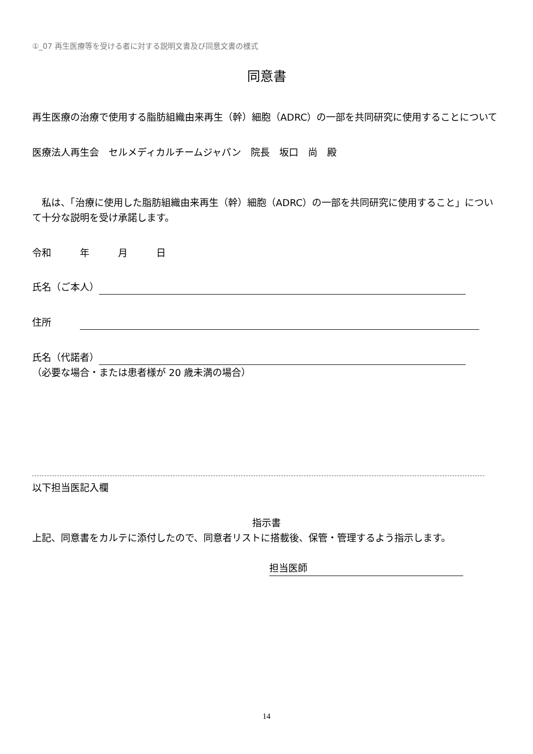①_07 再生医療等を受ける者に対する説明文書及び同意文書の様式
同意書
再生医療の治療で使用する脂肪組織由来再生（幹）細胞（ADRC）の一部を共同研究に使用することについて
医療法人再生会　セルメディカルチームジャパン　院長　坂口　尚　殿
　私は、「治療に使用した脂肪組織由来再生（幹）細胞（ADRC）の一部を共同研究に使用すること」について十分な説明を受け承諾します。
令和　　　年　　　月　　　日
氏名（ご本人）
住所　　　
氏名（代諾者）
（必要な場合・または患者様が 20 歳未満の場合）
以下担当医記入欄
指示書
上記、同意書をカルテに添付したので、同意者リストに搭載後、保管・管理するよう指示します。
担当医師
14